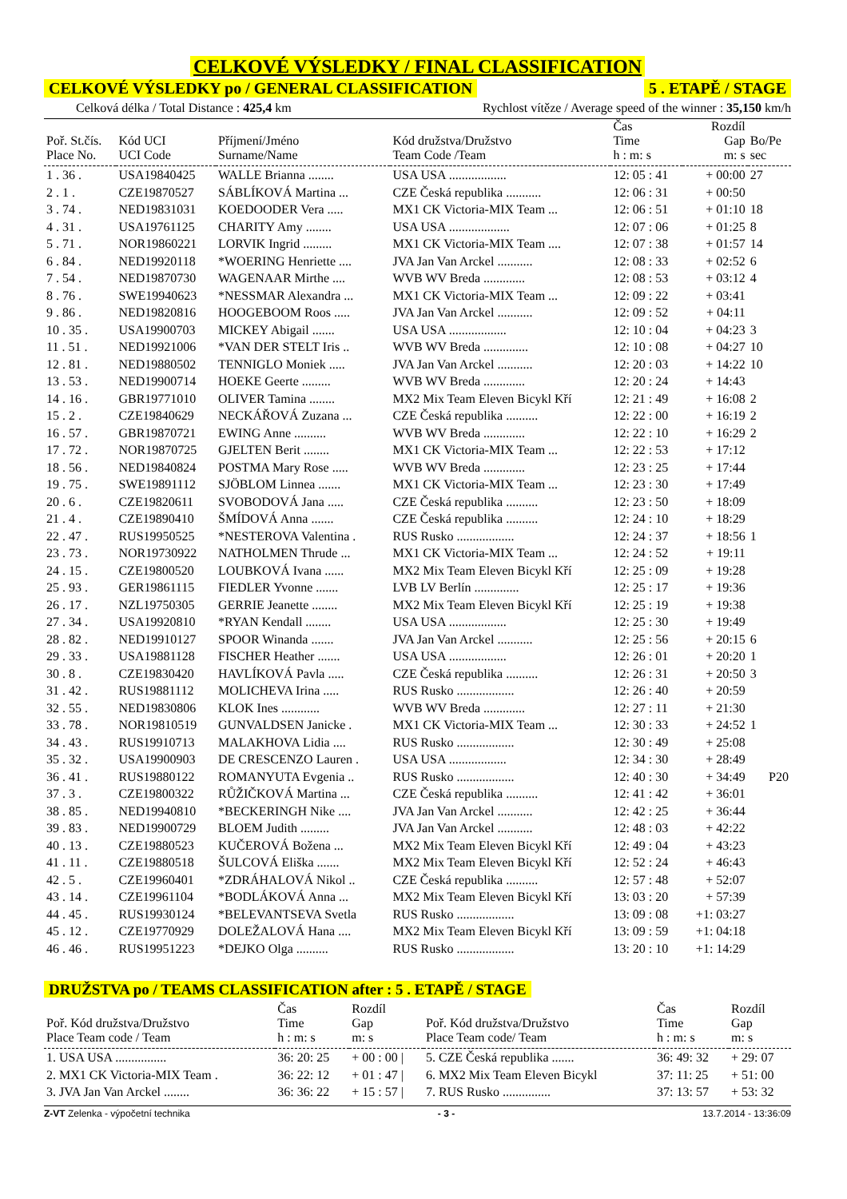CELKOVÉ VÝSLEDKY / FINAL CLASSIFICATION
CELKOVÉ VÝSLEDKY po / GENERAL CLASSIFICATION 5 . ETAPĚ / STAGE
Celková délka / Total Distance : 425,4 km Rychlost vítěze / Average speed of the winner : 35,150 km/h
| Poř. St.čís. Place No. | Kód UCI UCI Code | Příjmení/Jméno Surname/Name | Kód družstva/Družstvo Team Code /Team | Čas Time h : m: s | Rozdíl Gap m: s | Bo/Pe sec |
| --- | --- | --- | --- | --- | --- | --- |
| 1 . 36 . | USA19840425 | WALLE Brianna ........ | USA USA .................. | 12: 05 : 41 | + 00:00 | 27 |
| 2 . 1 . | CZE19870527 | SÁBLÍKOVÁ Martina ... | CZE Česká republika ........... | 12: 06 : 31 | + 00:50 | |
| 3 . 74 . | NED19831031 | KOEDOODER Vera ..... | MX1 CK Victoria-MIX Team ... | 12: 06 : 51 | + 01:10 | 18 |
| 4 . 31 . | USA19761125 | CHARITY Amy ........ | USA USA ................... | 12: 07 : 06 | + 01:25 | 8 |
| 5 . 71 . | NOR19860221 | LORVIK Ingrid ......... | MX1 CK Victoria-MIX Team .... | 12: 07 : 38 | + 01:57 | 14 |
| 6 . 84 . | NED19920118 | *WOERING Henriette .... | JVA Jan Van Arckel ........... | 12: 08 : 33 | + 02:52 | 6 |
| 7 . 54 . | NED19870730 | WAGENAAR Mirthe .... | WVB WV Breda ............. | 12: 08 : 53 | + 03:12 | 4 |
| 8 . 76 . | SWE19940623 | *NESSMAR Alexandra ... | MX1 CK Victoria-MIX Team ... | 12: 09 : 22 | + 03:41 | |
| 9 . 86 . | NED19820816 | HOOGEBOOM Roos ..... | JVA Jan Van Arckel ........... | 12: 09 : 52 | + 04:11 | |
| 10 . 35 . | USA19900703 | MICKEY Abigail ....... | USA USA .................. | 12: 10 : 04 | + 04:23 | 3 |
| 11 . 51 . | NED19921006 | *VAN DER STELT Iris .. | WVB WV Breda .............. | 12: 10 : 08 | + 04:27 | 10 |
| 12 . 81 . | NED19880502 | TENNIGLO Moniek ..... | JVA Jan Van Arckel ........... | 12: 20 : 03 | + 14:22 | 10 |
| 13 . 53 . | NED19900714 | HOEKE Geerte ......... | WVB WV Breda ............. | 12: 20 : 24 | + 14:43 | |
| 14 . 16 . | GBR19771010 | OLIVER Tamina ........ | MX2 Mix Team Eleven Bicykl Kří | 12: 21 : 49 | + 16:08 | 2 |
| 15 . 2 . | CZE19840629 | NECKÁŘOVÁ Zuzana ... | CZE Česká republika .......... | 12: 22 : 00 | + 16:19 | 2 |
| 16 . 57 . | GBR19870721 | EWING Anne .......... | WVB WV Breda ............. | 12: 22 : 10 | + 16:29 | 2 |
| 17 . 72 . | NOR19870725 | GJELTEN Berit ........ | MX1 CK Victoria-MIX Team ... | 12: 22 : 53 | + 17:12 | |
| 18 . 56 . | NED19840824 | POSTMA Mary Rose ..... | WVB WV Breda ............. | 12: 23 : 25 | + 17:44 | |
| 19 . 75 . | SWE19891112 | SJÖBLOM Linnea ....... | MX1 CK Victoria-MIX Team ... | 12: 23 : 30 | + 17:49 | |
| 20 . 6 . | CZE19820611 | SVOBODOVÁ Jana ..... | CZE Česká republika .......... | 12: 23 : 50 | + 18:09 | |
| 21 . 4 . | CZE19890410 | ŠMÍDOVÁ Anna ....... | CZE Česká republika .......... | 12: 24 : 10 | + 18:29 | |
| 22 . 47 . | RUS19950525 | *NESTEROVA Valentina . | RUS Rusko .................. | 12: 24 : 37 | + 18:56 | 1 |
| 23 . 73 . | NOR19730922 | NATHOLMEN Thrude ... | MX1 CK Victoria-MIX Team ... | 12: 24 : 52 | + 19:11 | |
| 24 . 15 . | CZE19800520 | LOUBKOVÁ Ivana ...... | MX2 Mix Team Eleven Bicykl Kří | 12: 25 : 09 | + 19:28 | |
| 25 . 93 . | GER19861115 | FIEDLER Yvonne ....... | LVB LV Berlín .............. | 12: 25 : 17 | + 19:36 | |
| 26 . 17 . | NZL19750305 | GERRIE Jeanette ........ | MX2 Mix Team Eleven Bicykl Kří | 12: 25 : 19 | + 19:38 | |
| 27 . 34 . | USA19920810 | *RYAN Kendall ........ | USA USA .................. | 12: 25 : 30 | + 19:49 | |
| 28 . 82 . | NED19910127 | SPOOR Winanda ....... | JVA Jan Van Arckel ........... | 12: 25 : 56 | + 20:15 | 6 |
| 29 . 33 . | USA19881128 | FISCHER Heather ....... | USA USA .................. | 12: 26 : 01 | + 20:20 | 1 |
| 30 . 8 . | CZE19830420 | HAVLÍKOVÁ Pavla ..... | CZE Česká republika .......... | 12: 26 : 31 | + 20:50 | 3 |
| 31 . 42 . | RUS19881112 | MOLICHEVA Irina ..... | RUS Rusko .................. | 12: 26 : 40 | + 20:59 | |
| 32 . 55 . | NED19830806 | KLOK Ines ............ | WVB WV Breda ............. | 12: 27 : 11 | + 21:30 | |
| 33 . 78 . | NOR19810519 | GUNVALDSEN Janicke . | MX1 CK Victoria-MIX Team ... | 12: 30 : 33 | + 24:52 | 1 |
| 34 . 43 . | RUS19910713 | MALAKHOVA Lidia .... | RUS Rusko .................. | 12: 30 : 49 | + 25:08 | |
| 35 . 32 . | USA19900903 | DE CRESCENZO Lauren . | USA USA .................. | 12: 34 : 30 | + 28:49 | |
| 36 . 41 . | RUS19880122 | ROMANYUTA Evgenia .. | RUS Rusko .................. | 12: 40 : 30 | + 34:49 | P20 |
| 37 . 3 . | CZE19800322 | RŮŽIČKOVÁ Martina ... | CZE Česká republika .......... | 12: 41 : 42 | + 36:01 | |
| 38 . 85 . | NED19940810 | *BECKERINGH Nike .... | JVA Jan Van Arckel ........... | 12: 42 : 25 | + 36:44 | |
| 39 . 83 . | NED19900729 | BLOEM Judith ......... | JVA Jan Van Arckel ........... | 12: 48 : 03 | + 42:22 | |
| 40 . 13 . | CZE19880523 | KUČEROVÁ Božena ... | MX2 Mix Team Eleven Bicykl Kří | 12: 49 : 04 | + 43:23 | |
| 41 . 11 . | CZE19880518 | ŠULCOVÁ Eliška ....... | MX2 Mix Team Eleven Bicykl Kří | 12: 52 : 24 | + 46:43 | |
| 42 . 5 . | CZE19960401 | *ZDRÁHALOVÁ Nikol .. | CZE Česká republika .......... | 12: 57 : 48 | + 52:07 | |
| 43 . 14 . | CZE19961104 | *BODLÁKOVÁ Anna ... | MX2 Mix Team Eleven Bicykl Kří | 13: 03 : 20 | + 57:39 | |
| 44 . 45 . | RUS19930124 | *BELEVANTSEVA Svetla | RUS Rusko .................. | 13: 09 : 08 | +1: 03:27 | |
| 45 . 12 . | CZE19770929 | DOLEŽALOVÁ Hana .... | MX2 Mix Team Eleven Bicykl Kří | 13: 09 : 59 | +1: 04:18 | |
| 46 . 46 . | RUS19951223 | *DEJKO Olga .......... | RUS Rusko .................. | 13: 20 : 10 | +1: 14:29 | |
DRUŽSTVA po / TEAMS CLASSIFICATION after : 5 . ETAPĚ / STAGE
| Poř. Kód družstva/Družstvo Place Team code / Team | Čas Time h : m: s | Rozdíl Gap m: s | Poř. Kód družstva/Družstvo Place Team code/ Team | Čas Time h : m: s | Rozdíl Gap m: s |
| --- | --- | --- | --- | --- | --- |
| 1. USA USA ................ | 36: 20: 25 | + 00 : 00 / | 5. CZE Česká republika ....... | 36: 49: 32 | + 29: 07 |
| 2. MX1 CK Victoria-MIX Team . | 36: 22: 12 | + 01 : 47 / | 6. MX2 Mix Team Eleven Bicykl | 37: 11: 25 | + 51: 00 |
| 3. JVA Jan Van Arckel ........ | 36: 36: 22 | + 15 : 57 / | 7. RUS Rusko ............... | 37: 13: 57 | + 53: 32 |
Z-VT Zelenka - výpočetní technika - 3 - 13.7.2014 - 13:36:09